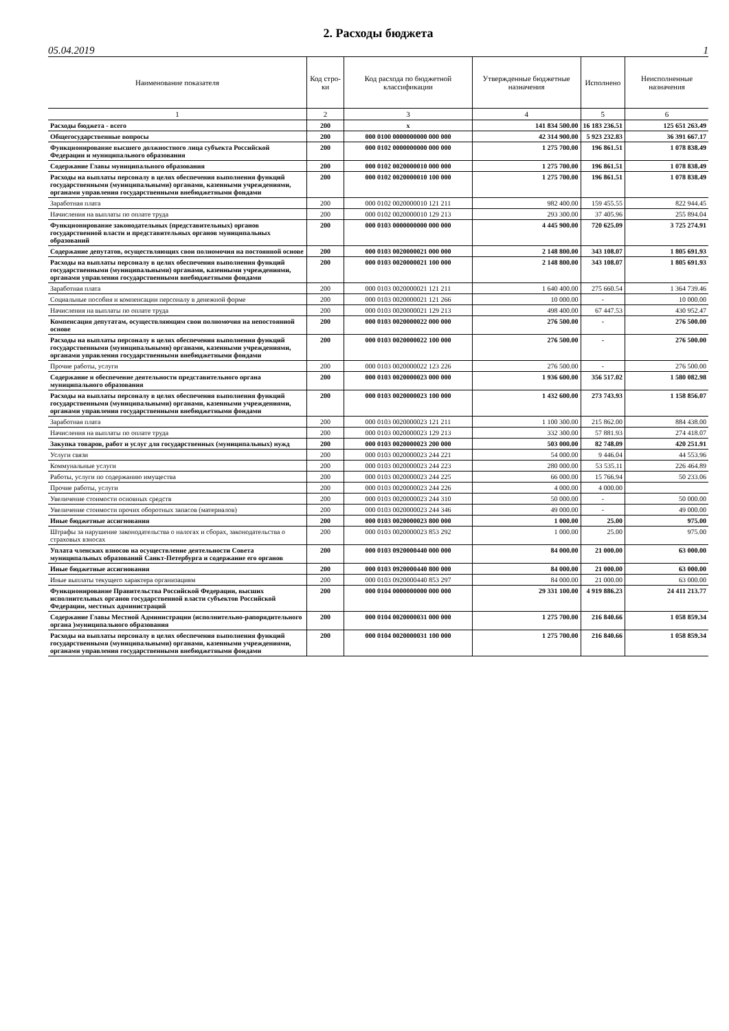2. Расходы бюджета
05.04.2019 1
| Наименование показателя | Код стро-ки | Код расхода по бюджетной классификации | Утвержденные бюджетные назначения | Исполнено | Неисполненные назначения |
| --- | --- | --- | --- | --- | --- |
| 1 | 2 | 3 | 4 | 5 | 6 |
| Расходы бюджета - всего | 200 | x | 141 834 500.00 | 16 183 236.51 | 125 651 263.49 |
| Общегосударственные вопросы | 200 | 000 0100 0000000000 000 000 | 42 314 900.00 | 5 923 232.83 | 36 391 667.17 |
| Функционирование высшего должностного лица субъекта Российской Федерации и муниципального образования | 200 | 000 0102 0000000000 000 000 | 1 275 700.00 | 196 861.51 | 1 078 838.49 |
| Содержание Главы муниципального образования | 200 | 000 0102 0020000010 000 000 | 1 275 700.00 | 196 861.51 | 1 078 838.49 |
| Расходы на выплаты персоналу в целях обеспечения выполнения функций государственными (муниципальными) органами, казенными учреждениями, органами управления государственными внебюджетными фондами | 200 | 000 0102 0020000010 100 000 | 1 275 700.00 | 196 861.51 | 1 078 838.49 |
| Заработная плата | 200 | 000 0102 0020000010 121 211 | 982 400.00 | 159 455.55 | 822 944.45 |
| Начисления на выплаты по оплате труда | 200 | 000 0102 0020000010 129 213 | 293 300.00 | 37 405.96 | 255 894.04 |
| Функционирование законодательных (представительных) органов государственной власти и представительных органов муниципальных образований | 200 | 000 0103 0000000000 000 000 | 4 445 900.00 | 720 625.09 | 3 725 274.91 |
| Содержание депутатов, осуществляющих свои полномочия на постоянной основе | 200 | 000 0103 0020000021 000 000 | 2 148 800.00 | 343 108.07 | 1 805 691.93 |
| Расходы на выплаты персоналу в целях обеспечения выполнения функций государственными (муниципальными) органами, казенными учреждениями, органами управления государственными внебюджетными фондами | 200 | 000 0103 0020000021 100 000 | 2 148 800.00 | 343 108.07 | 1 805 691.93 |
| Заработная плата | 200 | 000 0103 0020000021 121 211 | 1 640 400.00 | 275 660.54 | 1 364 739.46 |
| Социальные пособия и компенсации персоналу в денежной форме | 200 | 000 0103 0020000021 121 266 | 10 000.00 | - | 10 000.00 |
| Начисления на выплаты по оплате труда | 200 | 000 0103 0020000021 129 213 | 498 400.00 | 67 447.53 | 430 952.47 |
| Компенсация депутатам, осуществляющим свои полномочия на непостоянной основе | 200 | 000 0103 0020000022 000 000 | 276 500.00 | - | 276 500.00 |
| Расходы на выплаты персоналу в целях обеспечения выполнения функций государственными (муниципальными) органами, казенными учреждениями, органами управления государственными внебюджетными фондами | 200 | 000 0103 0020000022 100 000 | 276 500.00 | - | 276 500.00 |
| Прочие работы, услуги | 200 | 000 0103 0020000022 123 226 | 276 500.00 | - | 276 500.00 |
| Содержание и обеспечение деятельности представительного органа муниципального образования | 200 | 000 0103 0020000023 000 000 | 1 936 600.00 | 356 517.02 | 1 580 082.98 |
| Расходы на выплаты персоналу в целях обеспечения выполнения функций государственными (муниципальными) органами, казенными учреждениями, органами управления государственными внебюджетными фондами | 200 | 000 0103 0020000023 100 000 | 1 432 600.00 | 273 743.93 | 1 158 856.07 |
| Заработная плата | 200 | 000 0103 0020000023 121 211 | 1 100 300.00 | 215 862.00 | 884 438.00 |
| Начисления на выплаты по оплате труда | 200 | 000 0103 0020000023 129 213 | 332 300.00 | 57 881.93 | 274 418.07 |
| Закупка товаров, работ и услуг для государственных (муниципальных) нужд | 200 | 000 0103 0020000023 200 000 | 503 000.00 | 82 748.09 | 420 251.91 |
| Услуги связи | 200 | 000 0103 0020000023 244 221 | 54 000.00 | 9 446.04 | 44 553.96 |
| Коммунальные услуги | 200 | 000 0103 0020000023 244 223 | 280 000.00 | 53 535.11 | 226 464.89 |
| Работы, услуги по содержанию имущества | 200 | 000 0103 0020000023 244 225 | 66 000.00 | 15 766.94 | 50 233.06 |
| Прочие работы, услуги | 200 | 000 0103 0020000023 244 226 | 4 000.00 | 4 000.00 | |
| Увеличение стоимости основных средств | 200 | 000 0103 0020000023 244 310 | 50 000.00 | - | 50 000.00 |
| Увеличение стоимости прочих оборотных запасов (материалов) | 200 | 000 0103 0020000023 244 346 | 49 000.00 | - | 49 000.00 |
| Иные бюджетные ассигнования | 200 | 000 0103 0020000023 800 000 | 1 000.00 | 25.00 | 975.00 |
| Штрафы за нарушение законодательства о налогах и сборах, законодательства о страховых взносах | 200 | 000 0103 0020000023 853 292 | 1 000.00 | 25.00 | 975.00 |
| Уплата членских взносов на осуществление деятельности Совета муниципальных образований Санкт-Петербурга и содержание его органов | 200 | 000 0103 0920000440 000 000 | 84 000.00 | 21 000.00 | 63 000.00 |
| Иные бюджетные ассигнования | 200 | 000 0103 0920000440 800 000 | 84 000.00 | 21 000.00 | 63 000.00 |
| Иные выплаты текущего характера организациям | 200 | 000 0103 0920000440 853 297 | 84 000.00 | 21 000.00 | 63 000.00 |
| Функционирование Правительства Российской Федерации, высших исполнительных органов государственной власти субъектов Российской Федерации, местных администраций | 200 | 000 0104 0000000000 000 000 | 29 331 100.00 | 4 919 886.23 | 24 411 213.77 |
| Содержание Главы Местной Администрации (исполнительно-рапорядительного органа )муниципального образования | 200 | 000 0104 0020000031 000 000 | 1 275 700.00 | 216 840.66 | 1 058 859.34 |
| Расходы на выплаты персоналу в целях обеспечения выполнения функций государственными (муниципальными) органами, казенными учреждениями, органами управления государственными внебюджетными фондами | 200 | 000 0104 0020000031 100 000 | 1 275 700.00 | 216 840.66 | 1 058 859.34 |